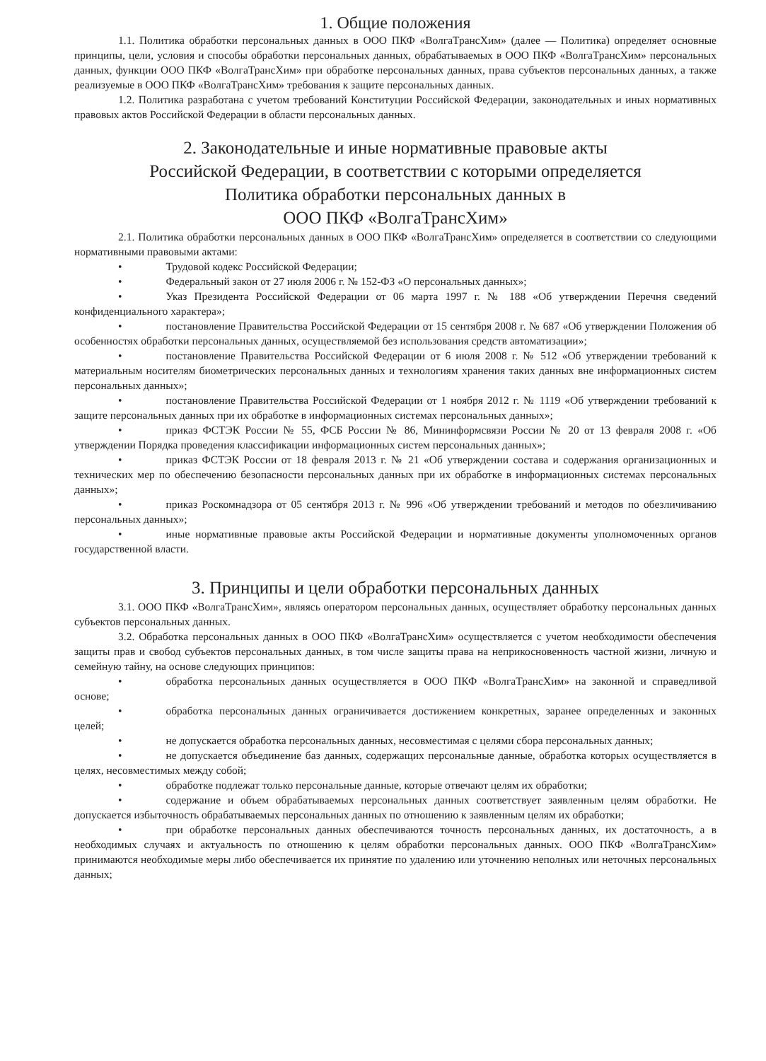1. Общие положения
1.1. Политика обработки персональных данных в ООО ПКФ «ВолгаТрансХим» (далее — Политика) определяет основные принципы, цели, условия и способы обработки персональных данных, обрабатываемых в ООО ПКФ «ВолгаТрансХим» персональных данных, функции ООО ПКФ «ВолгаТрансХим» при обработке персональных данных, права субъектов персональных данных, а также реализуемые в ООО ПКФ «ВолгаТрансХим» требования к защите персональных данных.
1.2. Политика разработана с учетом требований Конституции Российской Федерации, законодательных и иных нормативных правовых актов Российской Федерации в области персональных данных.
2. Законодательные и иные нормативные правовые акты
Российской Федерации, в соответствии с которыми определяется
Политика обработки персональных данных в
ООО ПКФ «ВолгаТрансХим»
2.1. Политика обработки персональных данных в ООО ПКФ «ВолгаТрансХим» определяется в соответствии со следующими нормативными правовыми актами:
• Трудовой кодекс Российской Федерации;
• Федеральный закон от 27 июля 2006 г. № 152-ФЗ «О персональных данных»;
• Указ Президента Российской Федерации от 06 марта 1997 г. № 188 «Об утверждении Перечня сведений конфиденциального характера»;
• постановление Правительства Российской Федерации от 15 сентября 2008 г. № 687 «Об утверждении Положения об особенностях обработки персональных данных, осуществляемой без использования средств автоматизации»;
• постановление Правительства Российской Федерации от 6 июля 2008 г. № 512 «Об утверждении требований к материальным носителям биометрических персональных данных и технологиям хранения таких данных вне информационных систем персональных данных»;
• постановление Правительства Российской Федерации от 1 ноября 2012 г. № 1119 «Об утверждении требований к защите персональных данных при их обработке в информационных системах персональных данных»;
• приказ ФСТЭК России № 55, ФСБ России № 86, Мининформсвязи России № 20 от 13 февраля 2008 г. «Об утверждении Порядка проведения классификации информационных систем персональных данных»;
• приказ ФСТЭК России от 18 февраля 2013 г. № 21 «Об утверждении состава и содержания организационных и технических мер по обеспечению безопасности персональных данных при их обработке в информационных системах персональных данных»;
• приказ Роскомнадзора от 05 сентября 2013 г. № 996 «Об утверждении требований и методов по обезличиванию персональных данных»;
• иные нормативные правовые акты Российской Федерации и нормативные документы уполномоченных органов государственной власти.
3. Принципы и цели обработки персональных данных
3.1. ООО ПКФ «ВолгаТрансХим», являясь оператором персональных данных, осуществляет обработку персональных данных субъектов персональных данных.
3.2. Обработка персональных данных в ООО ПКФ «ВолгаТрансХим» осуществляется с учетом необходимости обеспечения защиты прав и свобод субъектов персональных данных, в том числе защиты права на неприкосновенность частной жизни, личную и семейную тайну, на основе следующих принципов:
• обработка персональных данных осуществляется в ООО ПКФ «ВолгаТрансХим» на законной и справедливой основе;
• обработка персональных данных ограничивается достижением конкретных, заранее определенных и законных целей;
• не допускается обработка персональных данных, несовместимая с целями сбора персональных данных;
• не допускается объединение баз данных, содержащих персональные данные, обработка которых осуществляется в целях, несовместимых между собой;
• обработке подлежат только персональные данные, которые отвечают целям их обработки;
• содержание и объем обрабатываемых персональных данных соответствует заявленным целям обработки. Не допускается избыточность обрабатываемых персональных данных по отношению к заявленным целям их обработки;
• при обработке персональных данных обеспечиваются точность персональных данных, их достаточность, а в необходимых случаях и актуальность по отношению к целям обработки персональных данных. ООО ПКФ «ВолгаТрансХим» принимаются необходимые меры либо обеспечивается их принятие по удалению или уточнению неполных или неточных персональных данных;